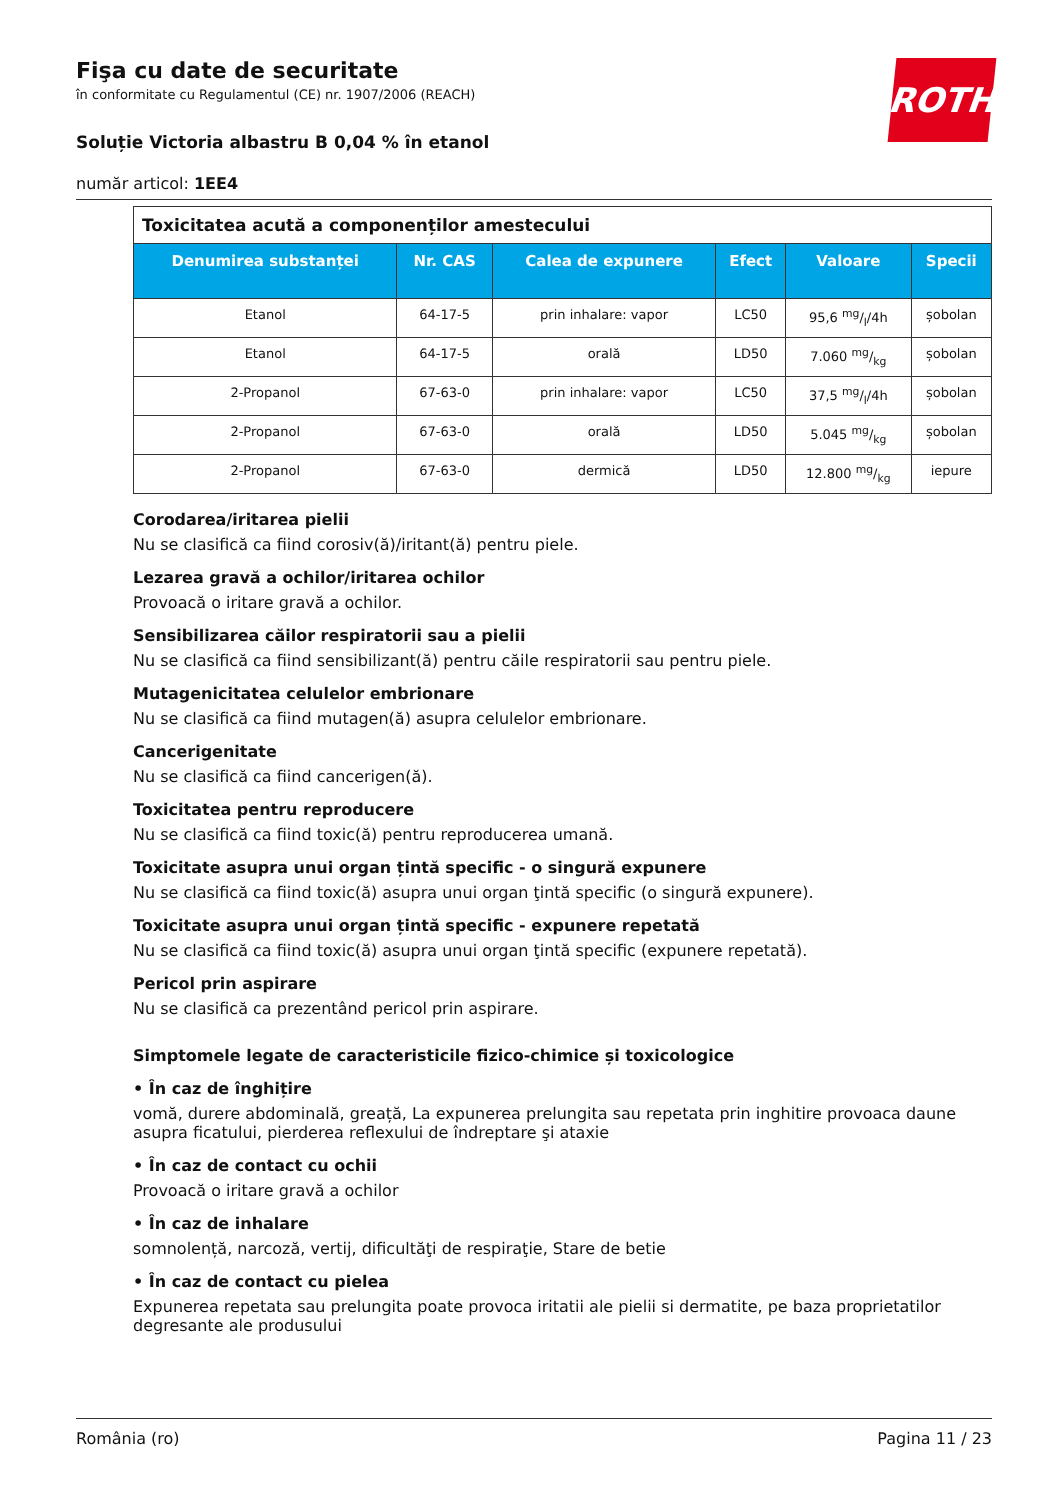ROTH
Fişa cu date de securitate
în conformitate cu Regulamentul (CE) nr. 1907/2006 (REACH)
Soluție Victoria albastru B 0,04 % în etanol
număr articol: 1EE4
| Toxicitatea acută a componenților amestecului | | | | | |
| Denumirea substanței | Nr. CAS | Calea de expunere | Efect | Valoare | Specii |
| Etanol | 64-17-5 | prin inhalare: vapor | LC50 | 95,6 mg/l/4h | șobolan |
| Etanol | 64-17-5 | orală | LD50 | 7.060 mg/kg | șobolan |
| 2-Propanol | 67-63-0 | prin inhalare: vapor | LC50 | 37,5 mg/l/4h | șobolan |
| 2-Propanol | 67-63-0 | orală | LD50 | 5.045 mg/kg | șobolan |
| 2-Propanol | 67-63-0 | dermică | LD50 | 12.800 mg/kg | iepure |
Corodarea/iritarea pielii
Nu se clasifică ca fiind corosiv(ă)/iritant(ă) pentru piele.
Lezarea gravă a ochilor/iritarea ochilor
Provoacă o iritare gravă a ochilor.
Sensibilizarea căilor respiratorii sau a pielii
Nu se clasifică ca fiind sensibilizant(ă) pentru căile respiratorii sau pentru piele.
Mutagenicitatea celulelor embrionare
Nu se clasifică ca fiind mutagen(ă) asupra celulelor embrionare.
Cancerigenitate
Nu se clasifică ca fiind cancerigen(ă).
Toxicitatea pentru reproducere
Nu se clasifică ca fiind toxic(ă) pentru reproducerea umană.
Toxicitate asupra unui organ țintă specific - o singură expunere
Nu se clasifică ca fiind toxic(ă) asupra unui organ ţintă specific (o singură expunere).
Toxicitate asupra unui organ țintă specific - expunere repetată
Nu se clasifică ca fiind toxic(ă) asupra unui organ ţintă specific (expunere repetată).
Pericol prin aspirare
Nu se clasifică ca prezentând pericol prin aspirare.
Simptomele legate de caracteristicile fizico-chimice și toxicologice
• În caz de înghițire
vomă, durere abdominală, greață, La expunerea prelungita sau repetata prin inghitire provoaca daune asupra ficatului, pierderea reflexului de îndreptare şi ataxie
• În caz de contact cu ochii
Provoacă o iritare gravă a ochilor
• În caz de inhalare
somnolență, narcoză, vertij, dificultăţi de respiraţie, Stare de betie
• În caz de contact cu pielea
Expunerea repetata sau prelungita poate provoca iritatii ale pielii si dermatite, pe baza proprietatilor degresante ale produsului
România (ro) Pagina 11 / 23